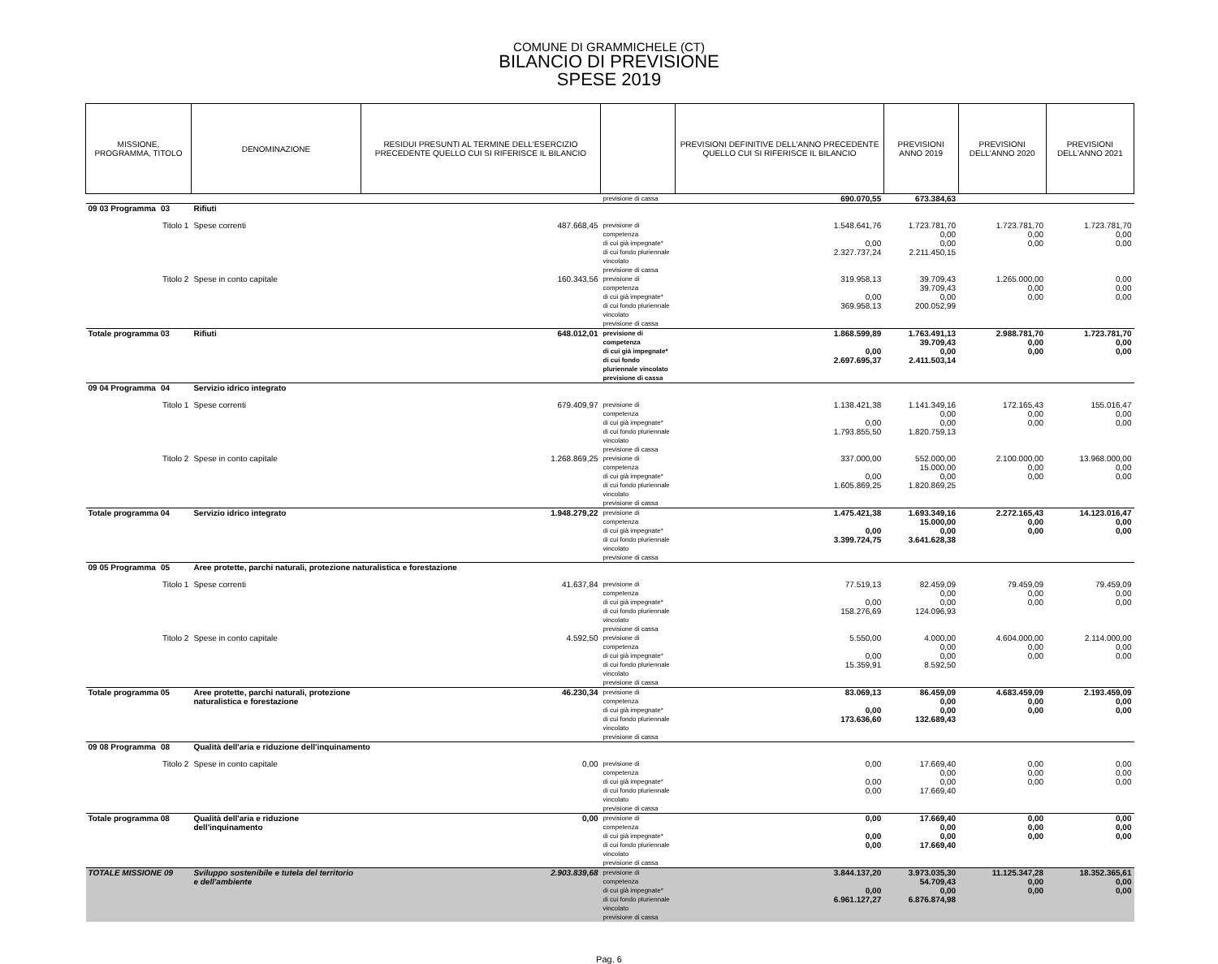COMUNE DI GRAMMICHELE (CT)
BILANCIO DI PREVISIONE
SPESE 2019
| MISSIONE, PROGRAMMA, TITOLO | | DENOMINAZIONE | RESIDUI PRESUNTI AL TERMINE DELL'ESERCIZIO PRECEDENTE QUELLO CUI SI RIFERISCE IL BILANCIO | | PREVISIONI DEFINITIVE DELL'ANNO PRECEDENTE QUELLO CUI SI RIFERISCE IL BILANCIO | PREVISIONI ANNO 2019 | PREVISIONI DELL'ANNO 2020 | PREVISIONI DELL'ANNO 2021 |
| --- | --- | --- | --- | --- | --- | --- | --- | --- |
| | | | | previsione di cassa | 690.070,55 | 673.384,63 | | |
| 09 03 Programma | 03 | Rifiuti | | | | | | |
| | Titolo 1 | Spese correnti | 487.668,45 | previsione di competenza di cui già impegnate* di cui fondo pluriennale vincolato previsione di cassa | 1.548.641,76 0,00 2.327.737,24 | 1.723.781,70 0,00 0,00 2.211.450,15 | 1.723.781,70 0,00 0,00 | 1.723.781,70 0,00 0,00 |
| | Titolo 2 | Spese in conto capitale | 160.343,56 | previsione di competenza di cui già impegnate* di cui fondo pluriennale vincolato previsione di cassa | 319.958,13 0,00 369.958,13 | 39.709,43 39.709,43 0,00 200.052,99 | 1.265.000,00 0,00 0,00 | 0,00 0,00 0,00 |
| Totale programma 03 | | Rifiuti | 648.012,01 | previsione di competenza di cui già impegnate* di cui fondo pluriennale vincolato previsione di cassa | 1.868.599,89 0,00 2.697.695,37 | 1.763.491,13 39.709,43 0,00 2.411.503,14 | 2.988.781,70 0,00 0,00 | 1.723.781,70 0,00 0,00 |
| 09 04 Programma | 04 | Servizio idrico integrato | | | | | | |
| | Titolo 1 | Spese correnti | 679.409,97 | previsione di competenza di cui già impegnate* di cui fondo pluriennale vincolato previsione di cassa | 1.138.421,38 0,00 1.793.855,50 | 1.141.349,16 0,00 0,00 1.820.759,13 | 172.165,43 0,00 0,00 | 155.016,47 0,00 0,00 |
| | Titolo 2 | Spese in conto capitale | 1.268.869,25 | previsione di competenza di cui già impegnate* di cui fondo pluriennale vincolato previsione di cassa | 337.000,00 0,00 1.605.869,25 | 552.000,00 15.000,00 0,00 1.820.869,25 | 2.100.000,00 0,00 0,00 | 13.968.000,00 0,00 0,00 |
| Totale programma 04 | | Servizio idrico integrato | 1.948.279,22 | previsione di competenza di cui già impegnate* di cui fondo pluriennale vincolato previsione di cassa | 1.475.421,38 0,00 3.399.724,75 | 1.693.349,16 15.000,00 0,00 3.641.628,38 | 2.272.165,43 0,00 0,00 | 14.123.016,47 0,00 0,00 |
| 09 05 Programma | 05 | Aree protette, parchi naturali, protezione naturalistica e forestazione | | | | | | |
| | Titolo 1 | Spese correnti | 41.637,84 | previsione di competenza di cui già impegnate* di cui fondo pluriennale vincolato previsione di cassa | 77.519,13 0,00 158.276,69 | 82.459,09 0,00 0,00 124.096,93 | 79.459,09 0,00 0,00 | 79.459,09 0,00 0,00 |
| | Titolo 2 | Spese in conto capitale | 4.592,50 | previsione di competenza di cui già impegnate* di cui fondo pluriennale vincolato previsione di cassa | 5.550,00 0,00 15.359,91 | 4.000,00 0,00 0,00 8.592,50 | 4.604.000,00 0,00 0,00 | 2.114.000,00 0,00 0,00 |
| Totale programma 05 | | Aree protette, parchi naturali, protezione naturalistica e forestazione | 46.230,34 | previsione di competenza di cui già impegnate* di cui fondo pluriennale vincolato previsione di cassa | 83.069,13 0,00 173.636,60 | 86.459,09 0,00 0,00 132.689,43 | 4.683.459,09 0,00 0,00 | 2.193.459,09 0,00 0,00 |
| 09 08 Programma | 08 | Qualità dell'aria e riduzione dell'inquinamento | | | | | | |
| | Titolo 2 | Spese in conto capitale | 0,00 | previsione di competenza di cui già impegnate* di cui fondo pluriennale vincolato previsione di cassa | 0,00 0,00 0,00 | 17.669,40 0,00 0,00 17.669,40 | 0,00 0,00 0,00 | 0,00 0,00 0,00 |
| Totale programma 08 | | Qualità dell'aria e riduzione dell'inquinamento | 0,00 | previsione di competenza di cui già impegnate* di cui fondo pluriennale vincolato previsione di cassa | 0,00 0,00 0,00 | 17.669,40 0,00 0,00 17.669,40 | 0,00 0,00 0,00 | 0,00 0,00 0,00 |
| TOTALE MISSIONE 09 | | Sviluppo sostenibile e tutela del territorio e dell'ambiente | 2.903.839,68 | previsione di competenza di cui già impegnate* di cui fondo pluriennale vincolato previsione di cassa | 3.844.137,20 0,00 6.961.127,27 | 3.973.035,30 54.709,43 0,00 6.876.874,98 | 11.125.347,28 0,00 0,00 | 18.352.365,61 0,00 0,00 |
Pag. 6